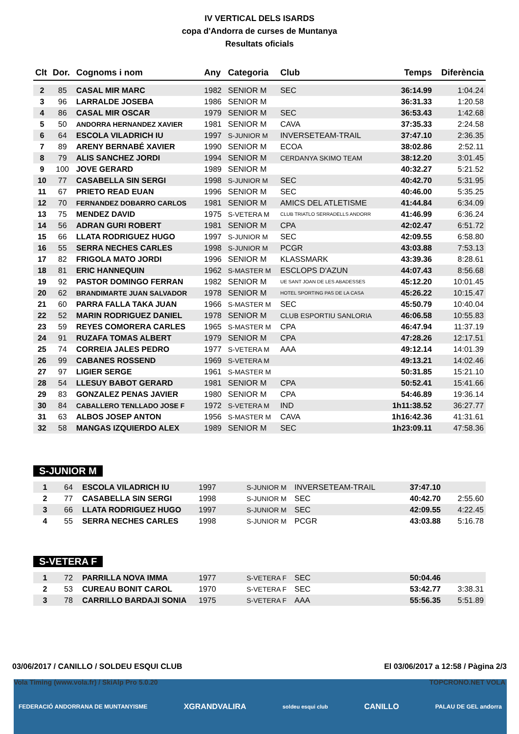IV VERTICAL DELS ISARDS
copa d'Andorra de curses de Muntanya
Resultats oficials
| Clt | Dor. | Cognoms i nom | Any | Categoria | Club | Temps | Diferència |
| --- | --- | --- | --- | --- | --- | --- | --- |
| 2 | 85 | CASAL MIR MARC | 1982 | SENIOR M | SEC | 36:14.99 | 1:04.24 |
| 3 | 96 | LARRALDE JOSEBA | 1986 | SENIOR M | | 36:31.33 | 1:20.58 |
| 4 | 86 | CASAL MIR OSCAR | 1979 | SENIOR M | SEC | 36:53.43 | 1:42.68 |
| 5 | 50 | ANDORRA HERNANDEZ XAVIER | 1981 | SENIOR M | CAVA | 37:35.33 | 2:24.58 |
| 6 | 64 | ESCOLA VILADRICH IU | 1997 | S-JUNIOR M | INVERSETEAM-TRAIL | 37:47.10 | 2:36.35 |
| 7 | 89 | ARENY BERNABÉ XAVIER | 1990 | SENIOR M | ECOA | 38:02.86 | 2:52.11 |
| 8 | 79 | ALIS SANCHEZ JORDI | 1994 | SENIOR M | CERDANYA SKIMO TEAM | 38:12.20 | 3:01.45 |
| 9 | 100 | JOVE GERARD | 1989 | SENIOR M | | 40:32.27 | 5:21.52 |
| 10 | 77 | CASABELLA SIN SERGI | 1998 | S-JUNIOR M | SEC | 40:42.70 | 5:31.95 |
| 11 | 67 | PRIETO READ EUAN | 1996 | SENIOR M | SEC | 40:46.00 | 5:35.25 |
| 12 | 70 | FERNANDEZ DOBARRO CARLOS | 1981 | SENIOR M | AMICS DEL ATLETISME | 41:44.84 | 6:34.09 |
| 13 | 75 | MENDEZ DAVID | 1975 | S-VETERA M | CLUB TRIATLO SERRADELLS ANDORR | 41:46.99 | 6:36.24 |
| 14 | 56 | ADRAN GURI ROBERT | 1981 | SENIOR M | CPA | 42:02.47 | 6:51.72 |
| 15 | 66 | LLATA RODRIGUEZ HUGO | 1997 | S-JUNIOR M | SEC | 42:09.55 | 6:58.80 |
| 16 | 55 | SERRA NECHES CARLES | 1998 | S-JUNIOR M | PCGR | 43:03.88 | 7:53.13 |
| 17 | 82 | FRIGOLA MATO JORDI | 1996 | SENIOR M | KLASSMARK | 43:39.36 | 8:28.61 |
| 18 | 81 | ERIC HANNEQUIN | 1962 | S-MASTER M | ESCLOPS D'AZUN | 44:07.43 | 8:56.68 |
| 19 | 92 | PASTOR DOMINGO FERRAN | 1982 | SENIOR M | UE SANT JOAN DE LES ABADESSES | 45:12.20 | 10:01.45 |
| 20 | 62 | BRANDIMARTE JUAN SALVADOR | 1978 | SENIOR M | HOTEL SPORTING PAS DE LA CASA | 45:26.22 | 10:15.47 |
| 21 | 60 | PARRA FALLA TAKA JUAN | 1966 | S-MASTER M | SEC | 45:50.79 | 10:40.04 |
| 22 | 52 | MARIN RODRIGUEZ DANIEL | 1978 | SENIOR M | CLUB ESPORTIU SANLORIA | 46:06.58 | 10:55.83 |
| 23 | 59 | REYES COMORERA CARLES | 1965 | S-MASTER M | CPA | 46:47.94 | 11:37.19 |
| 24 | 91 | RUZAFA TOMAS ALBERT | 1979 | SENIOR M | CPA | 47:28.26 | 12:17.51 |
| 25 | 74 | CORREIA JALES PEDRO | 1977 | S-VETERA M | AAA | 49:12.14 | 14:01.39 |
| 26 | 99 | CABANES ROSSEND | 1969 | S-VETERA M | | 49:13.21 | 14:02.46 |
| 27 | 97 | LIGIER SERGE | 1961 | S-MASTER M | | 50:31.85 | 15:21.10 |
| 28 | 54 | LLESUY BABOT GERARD | 1981 | SENIOR M | CPA | 50:52.41 | 15:41.66 |
| 29 | 83 | GONZALEZ PENAS JAVIER | 1980 | SENIOR M | CPA | 54:46.89 | 19:36.14 |
| 30 | 84 | CABALLERO TENLLADO JOSE F | 1972 | S-VETERA M | IND | 1h11:38.52 | 36:27.77 |
| 31 | 63 | ALBOS JOSEP ANTON | 1956 | S-MASTER M | CAVA | 1h16:42.36 | 41:31.61 |
| 32 | 58 | MANGAS IZQUIERDO ALEX | 1989 | SENIOR M | SEC | 1h23:09.11 | 47:58.36 |
S-JUNIOR M
| 1 | 64 | ESCOLA VILADRICH IU | 1997 | S-JUNIOR M | INVERSETEAM-TRAIL | 37:47.10 | |
| 2 | 77 | CASABELLA SIN SERGI | 1998 | S-JUNIOR M | SEC | 40:42.70 | 2:55.60 |
| 3 | 66 | LLATA RODRIGUEZ HUGO | 1997 | S-JUNIOR M | SEC | 42:09.55 | 4:22.45 |
| 4 | 55 | SERRA NECHES CARLES | 1998 | S-JUNIOR M | PCGR | 43:03.88 | 5:16.78 |
S-VETERA F
| 1 | 72 | PARRILLA NOVA IMMA | 1977 | S-VETERA F | SEC | 50:04.46 | |
| 2 | 53 | CUREAU BONIT CAROL | 1970 | S-VETERA F | SEC | 53:42.77 | 3:38.31 |
| 3 | 78 | CARRILLO BARDAJI SONIA | 1975 | S-VETERA F | AAA | 55:56.35 | 5:51.89 |
03/06/2017 / CANILLO / SOLDEU ESQUI CLUB El 03/06/2017 a 12:58 / Pàgina 2/3
FEDERACIÓ ANDORRANA DE MUNTANYISME XGRANDVALIRA soldeu esqui club CANILLO PALAU DE GEL andorra
Vola Timing (www.vola.fr) / SkiAlp Pro 5.0.20
TOPCRONO.NET VOLA